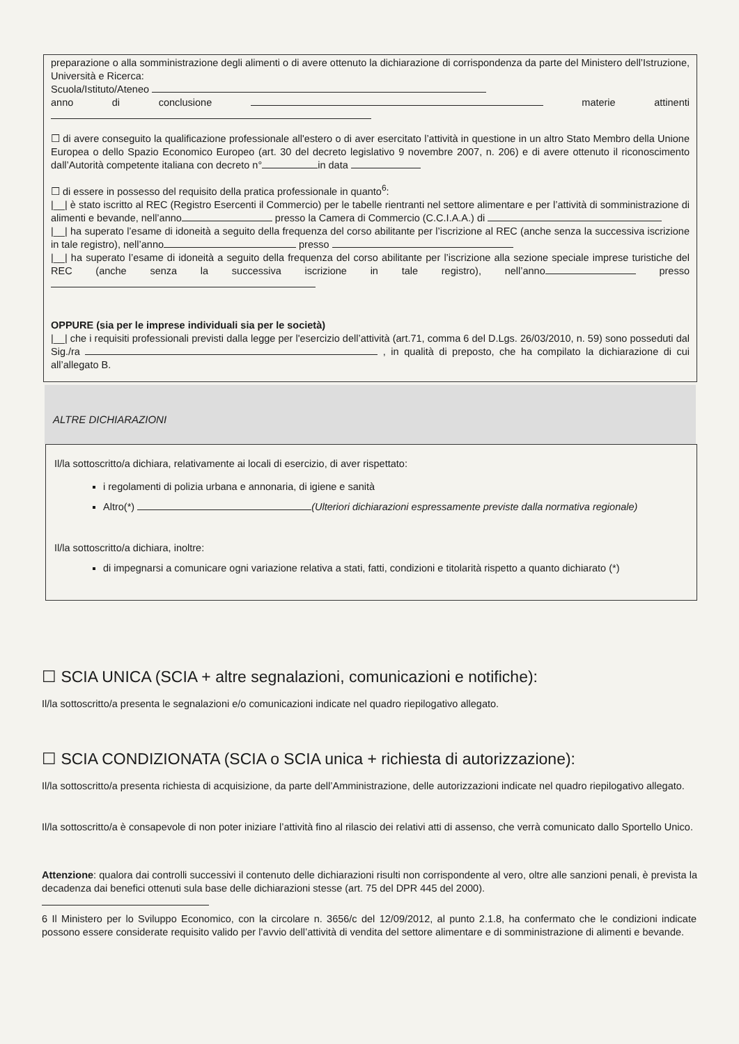preparazione o alla somministrazione degli alimenti o di avere ottenuto la dichiarazione di corrispondenza da parte del Ministero dell’Istruzione, Università e Ricerca:
Scuola/Istituto/Ateneo
anno di conclusione materie attinenti
☐ di avere conseguito la qualificazione professionale all'estero o di aver esercitato l’attività in questione in un altro Stato Membro della Unione Europea o dello Spazio Economico Europeo (art. 30 del decreto legislativo 9 novembre 2007, n. 206) e di avere ottenuto il riconoscimento dall’Autorità competente italiana con decreto n° in data
☐ di essere in possesso del requisito della pratica professionale in quanto<sup>6</sup>:
|__| è stato iscritto al REC (Registro Esercenti il Commercio) per le tabelle rientranti nel settore alimentare e per l’attività di somministrazione di alimenti e bevande, nell’anno presso la Camera di Commercio (C.C.I.A.A.) di
|__| ha superato l’esame di idoneità a seguito della frequenza del corso abilitante per l’iscrizione al REC (anche senza la successiva iscrizione in tale registro), nell’anno presso
|__| ha superato l’esame di idoneità a seguito della frequenza del corso abilitante per l’iscrizione alla sezione speciale imprese turistiche del REC (anche senza la successiva iscrizione in tale registro), nell’anno presso
OPPURE (sia per le imprese individuali sia per le società)
|__| che i requisiti professionali previsti dalla legge per l'esercizio dell’attività (art.71, comma 6 del D.Lgs. 26/03/2010, n. 59) sono posseduti dal Sig./ra , in qualità di preposto, che ha compilato la dichiarazione di cui all’allegato B.
ALTRE DICHIARAZIONI
Il/la sottoscritto/a dichiara, relativamente ai locali di esercizio, di aver rispettato:
i regolamenti di polizia urbana e annonaria, di igiene e sanità
Altro(*) (Ulteriori dichiarazioni espressamente previste dalla normativa regionale)
Il/la sottoscritto/a dichiara, inoltre:
di impegnarsi a comunicare ogni variazione relativa a stati, fatti, condizioni e titolarità rispetto a quanto dichiarato (*)
☐ SCIA UNICA (SCIA + altre segnalazioni, comunicazioni e notifiche):
Il/la sottoscritto/a presenta le segnalazioni e/o comunicazioni indicate nel quadro riepilogativo allegato.
☐ SCIA CONDIZIONATA (SCIA o SCIA unica + richiesta di autorizzazione):
Il/la sottoscritto/a presenta richiesta di acquisizione, da parte dell’Amministrazione, delle autorizzazioni indicate nel quadro riepilogativo allegato.
Il/la sottoscritto/a è consapevole di non poter iniziare l’attività fino al rilascio dei relativi atti di assenso, che verrà comunicato dallo Sportello Unico.
Attenzione: qualora dai controlli successivi il contenuto delle dichiarazioni risulti non corrispondente al vero, oltre alle sanzioni penali, è prevista la decadenza dai benefici ottenuti sula base delle dichiarazioni stesse (art. 75 del DPR 445 del 2000).
6 Il Ministero per lo Sviluppo Economico, con la circolare n. 3656/c del 12/09/2012, al punto 2.1.8, ha confermato che le condizioni indicate possono essere considerate requisito valido per l’avvio dell’attività di vendita del settore alimentare e di somministrazione di alimenti e bevande.